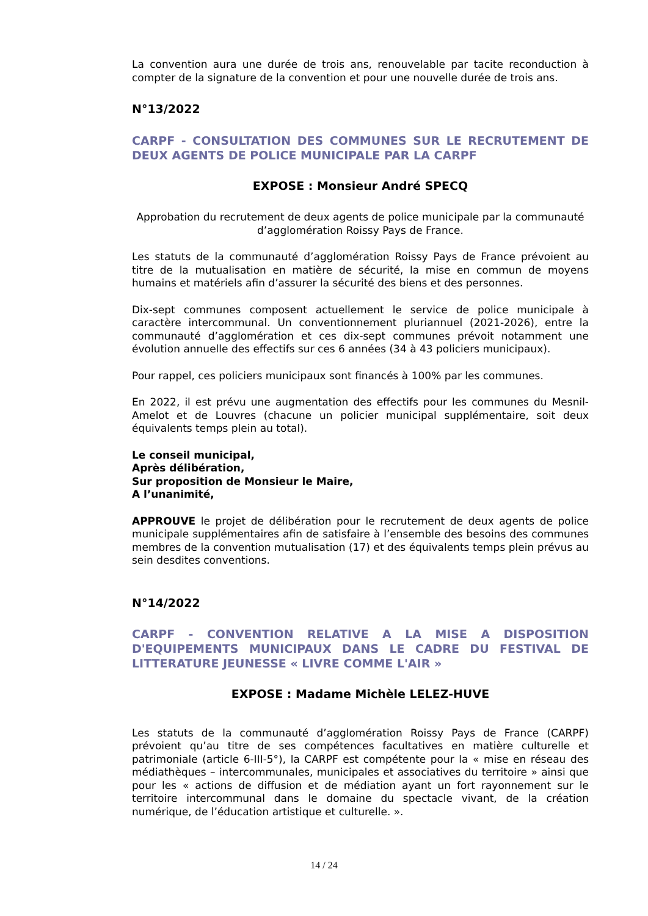La convention aura une durée de trois ans, renouvelable par tacite reconduction à compter de la signature de la convention et pour une nouvelle durée de trois ans.
N°13/2022
CARPF - CONSULTATION DES COMMUNES SUR LE RECRUTEMENT DE DEUX AGENTS DE POLICE MUNICIPALE PAR LA CARPF
EXPOSE : Monsieur André SPECQ
Approbation du recrutement de deux agents de police municipale par la communauté d’agglomération Roissy Pays de France.
Les statuts de la communauté d’agglomération Roissy Pays de France prévoient au titre de la mutualisation en matière de sécurité, la mise en commun de moyens humains et matériels afin d’assurer la sécurité des biens et des personnes.
Dix-sept communes composent actuellement le service de police municipale à caractère intercommunal. Un conventionnement pluriannuel (2021-2026), entre la communauté d’agglomération et ces dix-sept communes prévoit notamment une évolution annuelle des effectifs sur ces 6 années (34 à 43 policiers municipaux).
Pour rappel, ces policiers municipaux sont financés à 100% par les communes.
En 2022, il est prévu une augmentation des effectifs pour les communes du Mesnil-Amelot et de Louvres (chacune un policier municipal supplémentaire, soit deux équivalents temps plein au total).
Le conseil municipal,
Après délibération,
Sur proposition de Monsieur le Maire,
A l’unanimité,
APPROUVE le projet de délibération pour le recrutement de deux agents de police municipale supplémentaires afin de satisfaire à l’ensemble des besoins des communes membres de la convention mutualisation (17) et des équivalents temps plein prévus au sein desdites conventions.
N°14/2022
CARPF - CONVENTION RELATIVE A LA MISE A DISPOSITION D'EQUIPEMENTS MUNICIPAUX DANS LE CADRE DU FESTIVAL DE LITTERATURE JEUNESSE « LIVRE COMME L'AIR »
EXPOSE : Madame Michèle LELEZ-HUVE
Les statuts de la communauté d’agglomération Roissy Pays de France (CARPF) prévoient qu’au titre de ses compétences facultatives en matière culturelle et patrimoniale (article 6-III-5°), la CARPF est compétente pour la « mise en réseau des médiathèques – intercommunales, municipales et associatives du territoire » ainsi que pour les « actions de diffusion et de médiation ayant un fort rayonnement sur le territoire intercommunal dans le domaine du spectacle vivant, de la création numérique, de l’éducation artistique et culturelle. ».
14 / 24